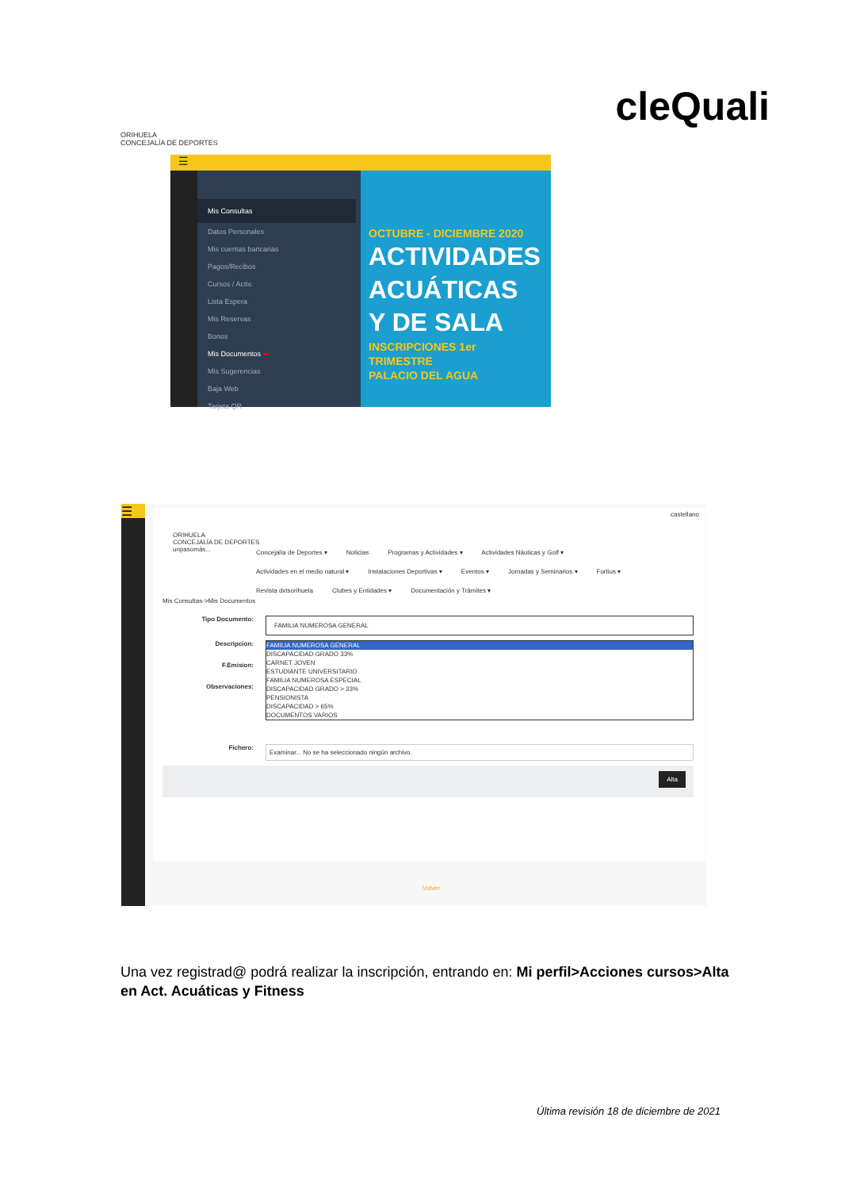ORIHUELA
CONCEJALÍA DE DEPORTES
cleQuali
☰
Mis Consultas
Datos Personales
Mis cuentas bancarias
Pagos/Recibos
Cursos / Activ.
Lista Espera
Mis Reservas
Bonos
Mis Documentos ⬅
Mis Sugerencias
Baja Web
Tarjeta QR
OCTUBRE - DICIEMBRE 2020
ACTIVIDADES
ACUÁTICAS
Y DE SALA
INSCRIPCIONES 1er TRIMESTRE
PALACIO DEL AGUA
☰
castellano
ORIHUELA
CONCEJALÍA DE DEPORTES
unpasomás...
Concejalía de Deportes ▾ Noticias Programas y Actividades ▾ Actividades Náuticas y Golf ▾
Actividades en el medio natural ▾ Instalaciones Deportivas ▾ Eventos ▾ Jornadas y Seminarios ▾ Fortius ▾
Revista dxtsorihuela Clubes y Entidades ▾ Documentación y Trámites ▾
Mis Consultas->Mis Documentos
Tipo Documento:
FAMILIA NUMEROSA GENERAL
Descripcion:
F.Emision:
Observaciones:
FAMILIA NUMEROSA GENERAL
DISCAPACIDAD GRADO 33%
CARNET JOVEN
ESTUDIANTE UNIVERSITARIO
FAMILIA NUMEROSA ESPECIAL
DISCAPACIDAD GRADO > 33%
PENSIONISTA
DISCAPACIDAD > 65%
DOCUMENTOS VARIOS
Fichero:
Examinar... No se ha seleccionado ningún archivo.
Alta
Volver
Una vez registrad@ podrá realizar la inscripción, entrando en: Mi perfil>Acciones cursos>Alta en Act. Acuáticas y Fitness
Última revisión 18 de diciembre de 2021